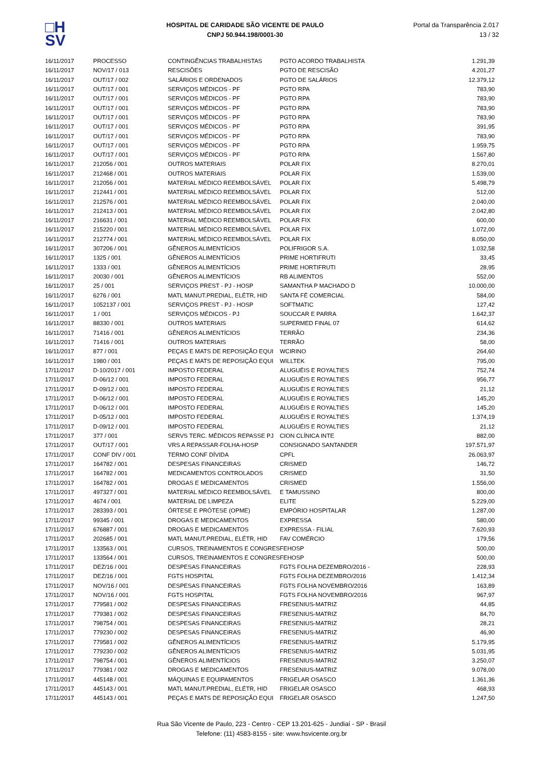□H
SV
HOSPITAL DE CARIDADE SÃO VICENTE DE PAULO
CNPJ 50.944.198/0001-30
Portal da Transparência 2.017
13 / 32
| 16/11/2017 | PROCESSO | CONTINGÊNCIAS TRABALHISTAS | PGTO ACORDO TRABALHISTA | 1.291,39 |
| 16/11/2017 | NOV/17 / 013 | RESCISÕES | PGTO DE RESCISÃO | 4.201,27 |
| 16/11/2017 | OUT/17 / 002 | SALÁRIOS E ORDENADOS | PGTO DE SALÁRIOS | 12.379,12 |
| 16/11/2017 | OUT/17 / 001 | SERVIÇOS MÉDICOS - PF | PGTO RPA | 783,90 |
| 16/11/2017 | OUT/17 / 001 | SERVIÇOS MÉDICOS - PF | PGTO RPA | 783,90 |
| 16/11/2017 | OUT/17 / 001 | SERVIÇOS MÉDICOS - PF | PGTO RPA | 783,90 |
| 16/11/2017 | OUT/17 / 001 | SERVIÇOS MÉDICOS - PF | PGTO RPA | 783,90 |
| 16/11/2017 | OUT/17 / 001 | SERVIÇOS MÉDICOS - PF | PGTO RPA | 391,95 |
| 16/11/2017 | OUT/17 / 001 | SERVIÇOS MÉDICOS - PF | PGTO RPA | 783,90 |
| 16/11/2017 | OUT/17 / 001 | SERVIÇOS MÉDICOS - PF | PGTO RPA | 1.959,75 |
| 16/11/2017 | OUT/17 / 001 | SERVIÇOS MÉDICOS - PF | PGTO RPA | 1.567,80 |
| 16/11/2017 | 212056 / 001 | OUTROS MATERIAIS | POLAR FIX | 8.270,01 |
| 16/11/2017 | 212468 / 001 | OUTROS MATERIAIS | POLAR FIX | 1.539,00 |
| 16/11/2017 | 212056 / 001 | MATERIAL MÉDICO REEMBOLSÁVEL | POLAR FIX | 5.498,79 |
| 16/11/2017 | 212441 / 001 | MATERIAL MÉDICO REEMBOLSÁVEL | POLAR FIX | 512,00 |
| 16/11/2017 | 212576 / 001 | MATERIAL MÉDICO REEMBOLSÁVEL | POLAR FIX | 2.040,00 |
| 16/11/2017 | 212413 / 001 | MATERIAL MÉDICO REEMBOLSÁVEL | POLAR FIX | 2.042,80 |
| 16/11/2017 | 216631 / 001 | MATERIAL MÉDICO REEMBOLSÁVEL | POLAR FIX | 600,00 |
| 16/11/2017 | 215220 / 001 | MATERIAL MÉDICO REEMBOLSÁVEL | POLAR FIX | 1.072,00 |
| 16/11/2017 | 212774 / 001 | MATERIAL MÉDICO REEMBOLSÁVEL | POLAR FIX | 8.050,00 |
| 16/11/2017 | 307206 / 001 | GÊNEROS ALIMENTÍCIOS | POLIFRIGOR S.A. | 1.032,58 |
| 16/11/2017 | 1325 / 001 | GÊNEROS ALIMENTÍCIOS | PRIME HORTIFRUTI | 33,45 |
| 16/11/2017 | 1333 / 001 | GÊNEROS ALIMENTÍCIOS | PRIME HORTIFRUTI | 28,95 |
| 16/11/2017 | 20030 / 001 | GÊNEROS ALIMENTÍCIOS | RB ALIMENTOS | 552,00 |
| 16/11/2017 | 25 / 001 | SERVIÇOS PREST - PJ - HOSP | SAMANTHA P MACHADO D | 10.000,00 |
| 16/11/2017 | 6276 / 001 | MATL MANUT.PREDIAL, ELÉTR, HID | SANTA FÉ COMERCIAL | 584,00 |
| 16/11/2017 | 1052137 / 001 | SERVIÇOS PREST - PJ - HOSP | SOFTMATIC | 127,42 |
| 16/11/2017 | 1 / 001 | SERVIÇOS MÉDICOS - PJ | SOUCCAR E PARRA | 1.642,37 |
| 16/11/2017 | 88330 / 001 | OUTROS MATERIAIS | SUPERMED FINAL 07 | 614,62 |
| 16/11/2017 | 71416 / 001 | GÊNEROS ALIMENTÍCIOS | TERRÃO | 234,36 |
| 16/11/2017 | 71416 / 001 | OUTROS MATERIAIS | TERRÃO | 58,00 |
| 16/11/2017 | 877 / 001 | PEÇAS E MATS DE REPOSIÇÃO EQUI | WCIRINO | 264,60 |
| 16/11/2017 | 1980 / 001 | PEÇAS E MATS DE REPOSIÇÃO EQUI | WILLTEK | 795,00 |
| 17/11/2017 | D-10/2017 / 001 | IMPOSTO FEDERAL | ALUGUÉIS E ROYALTIES | 752,74 |
| 17/11/2017 | D-06/12 / 001 | IMPOSTO FEDERAL | ALUGUÉIS E ROYALTIES | 956,77 |
| 17/11/2017 | D-09/12 / 001 | IMPOSTO FEDERAL | ALUGUÉIS E ROYALTIES | 21,12 |
| 17/11/2017 | D-06/12 / 001 | IMPOSTO FEDERAL | ALUGUÉIS E ROYALTIES | 145,20 |
| 17/11/2017 | D-06/12 / 001 | IMPOSTO FEDERAL | ALUGUÉIS E ROYALTIES | 145,20 |
| 17/11/2017 | D-05/12 / 001 | IMPOSTO FEDERAL | ALUGUÉIS E ROYALTIES | 1.374,19 |
| 17/11/2017 | D-09/12 / 001 | IMPOSTO FEDERAL | ALUGUÉIS E ROYALTIES | 21,12 |
| 17/11/2017 | 377 / 001 | SERVS TERC. MÉDICOS REPASSE PJ | CION CLÍNICA INTE | 882,00 |
| 17/11/2017 | OUT/17 / 001 | VRS A REPASSAR-FOLHA-HOSP | CONSIGNADO SANTANDER | 197.571,97 |
| 17/11/2017 | CONF DIV / 001 | TERMO CONF DÍVIDA | CPFL | 26.063,97 |
| 17/11/2017 | 164782 / 001 | DESPESAS FINANCEIRAS | CRISMED | 146,72 |
| 17/11/2017 | 164782 / 001 | MEDICAMENTOS CONTROLADOS | CRISMED | 31,50 |
| 17/11/2017 | 164782 / 001 | DROGAS E MEDICAMENTOS | CRISMED | 1.556,00 |
| 17/11/2017 | 497327 / 001 | MATERIAL MÉDICO REEMBOLSÁVEL | E TAMUSSINO | 800,00 |
| 17/11/2017 | 4674 / 001 | MATERIAL DE LIMPEZA | ELITE | 5.229,00 |
| 17/11/2017 | 283393 / 001 | ÓRTESE E PRÓTESE (OPME) | EMPÓRIO HOSPITALAR | 1.287,00 |
| 17/11/2017 | 99345 / 001 | DROGAS E MEDICAMENTOS | EXPRESSA | 580,00 |
| 17/11/2017 | 676887 / 001 | DROGAS E MEDICAMENTOS | EXPRESSA - FILIAL | 7.620,93 |
| 17/11/2017 | 202685 / 001 | MATL MANUT.PREDIAL, ELÉTR, HID | FAV COMÉRCIO | 179,56 |
| 17/11/2017 | 133563 / 001 | CURSOS, TREINAMENTOS E CONGRES | FEHOSP | 500,00 |
| 17/11/2017 | 133564 / 001 | CURSOS, TREINAMENTOS E CONGRES | FEHOSP | 500,00 |
| 17/11/2017 | DEZ/16 / 001 | DESPESAS FINANCEIRAS | FGTS FOLHA DEZEMBRO/2016 - | 228,93 |
| 17/11/2017 | DEZ/16 / 001 | FGTS HOSPITAL | FGTS FOLHA DEZEMBRO/2016 | 1.412,34 |
| 17/11/2017 | NOV/16 / 001 | DESPESAS FINANCEIRAS | FGTS FOLHA NOVEMBRO/2016 | 163,89 |
| 17/11/2017 | NOV/16 / 001 | FGTS HOSPITAL | FGTS FOLHA NOVEMBRO/2016 | 967,97 |
| 17/11/2017 | 779581 / 002 | DESPESAS FINANCEIRAS | FRESENIUS-MATRIZ | 44,85 |
| 17/11/2017 | 779381 / 002 | DESPESAS FINANCEIRAS | FRESENIUS-MATRIZ | 84,70 |
| 17/11/2017 | 798754 / 001 | DESPESAS FINANCEIRAS | FRESENIUS-MATRIZ | 28,21 |
| 17/11/2017 | 779230 / 002 | DESPESAS FINANCEIRAS | FRESENIUS-MATRIZ | 46,90 |
| 17/11/2017 | 779581 / 002 | GÊNEROS ALIMENTÍCIOS | FRESENIUS-MATRIZ | 5.179,95 |
| 17/11/2017 | 779230 / 002 | GÊNEROS ALIMENTÍCIOS | FRESENIUS-MATRIZ | 5.031,95 |
| 17/11/2017 | 798754 / 001 | GÊNEROS ALIMENTÍCIOS | FRESENIUS-MATRIZ | 3.250,07 |
| 17/11/2017 | 779381 / 002 | DROGAS E MEDICAMENTOS | FRESENIUS-MATRIZ | 9.078,00 |
| 17/11/2017 | 445148 / 001 | MÁQUINAS E EQUIPAMENTOS | FRIGELAR OSASCO | 1.361,36 |
| 17/11/2017 | 445143 / 001 | MATL MANUT.PREDIAL, ELÉTR, HID | FRIGELAR OSASCO | 468,93 |
| 17/11/2017 | 445143 / 001 | PEÇAS E MATS DE REPOSIÇÃO EQUI | FRIGELAR OSASCO | 1.247,50 |
Rua São Vicente de Paulo, 223 - Centro - CEP 13.201-625 - Jundiaí - SP - Brasil
Telefone: (11) 4583-8155 - site: www.hsvicente.org.br